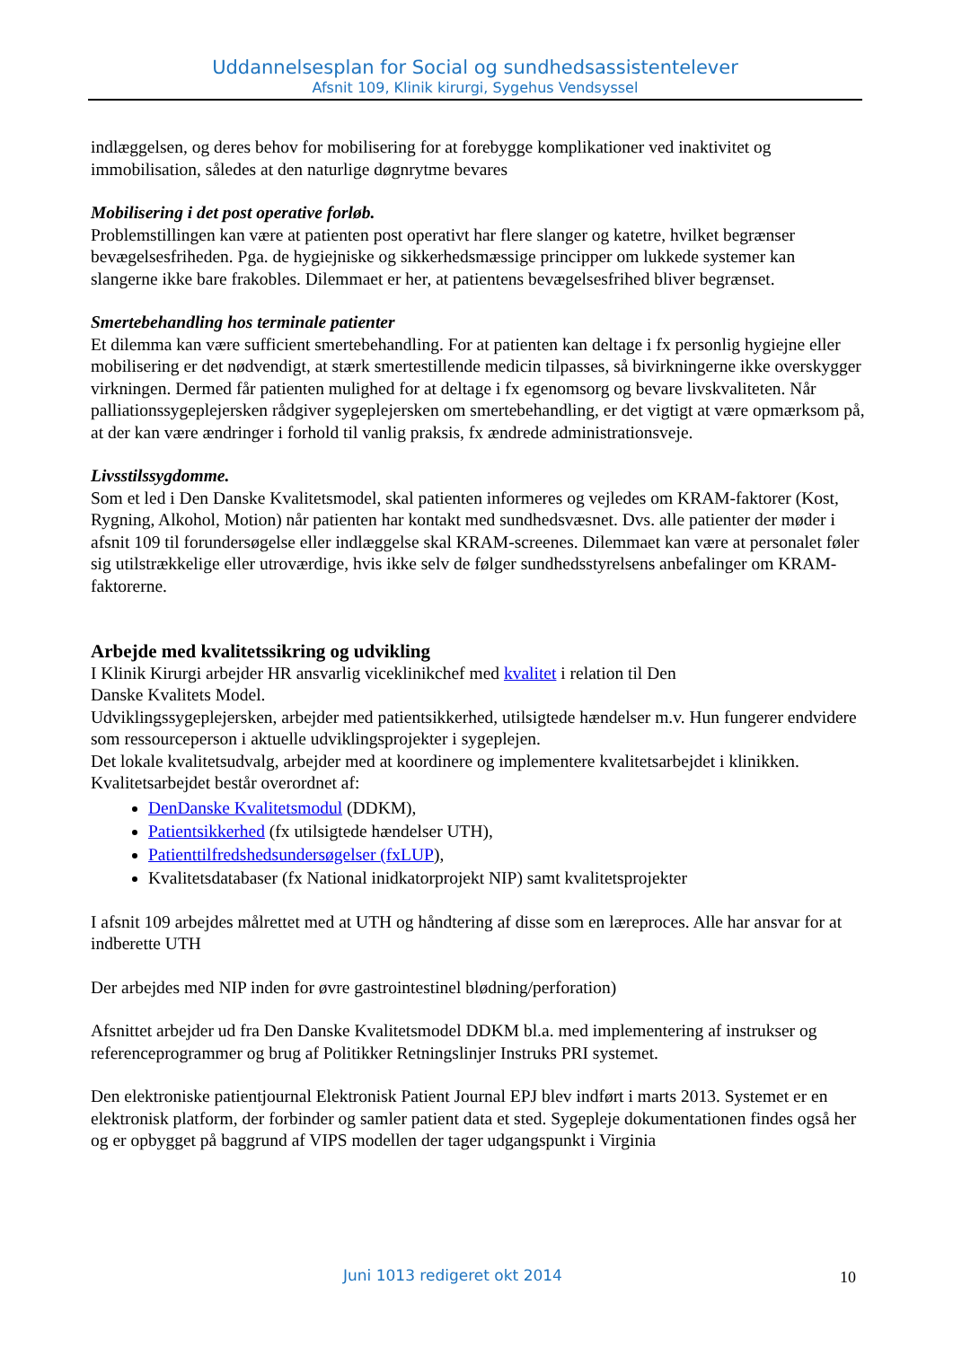Uddannelsesplan for Social og sundhedsassistentelever
Afsnit 109, Klinik kirurgi, Sygehus Vendsyssel
indlæggelsen, og deres behov for mobilisering for at forebygge komplikationer ved inaktivitet og immobilisation, således at den naturlige døgnrytme bevares
Mobilisering i det post operative forløb.
Problemstillingen kan være at patienten post operativt har flere slanger og katetre, hvilket begrænser bevægelsesfriheden. Pga. de hygiejniske og sikkerhedsmæssige principper om lukkede systemer kan slangerne ikke bare frakobles. Dilemmaet er her, at patientens bevægelsesfrihed bliver begrænset.
Smertebehandling hos terminale patienter
Et dilemma kan være sufficient smertebehandling. For at patienten kan deltage i fx personlig hygiejne eller mobilisering er det nødvendigt, at stærk smertestillende medicin tilpasses, så bivirkningerne ikke overskygger virkningen. Dermed får patienten mulighed for at deltage i fx egenomsorg og bevare livskvaliteten. Når palliationssygeplejersken rådgiver sygeplejersken om smertebehandling, er det vigtigt at være opmærksom på, at der kan være ændringer i forhold til vanlig praksis, fx ændrede administrationsveje.
Livsstilssygdomme.
Som et led i Den Danske Kvalitetsmodel, skal patienten informeres og vejledes om KRAM-faktorer (Kost, Rygning, Alkohol, Motion) når patienten har kontakt med sundhedsvæsnet. Dvs. alle patienter der møder i afsnit 109 til forundersøgelse eller indlæggelse skal KRAM-screenes. Dilemmaet kan være at personalet føler sig utilstrækkelige eller utroværdige, hvis ikke selv de følger sundhedsstyrelsens anbefalinger om KRAM-faktorerne.
Arbejde med kvalitetssikring og udvikling
I Klinik Kirurgi arbejder HR ansvarlig viceklinikchef med kvalitet i relation til Den
Danske Kvalitets Model.
Udviklingssygeplejersken, arbejder med patientsikkerhed, utilsigtede hændelser m.v. Hun fungerer endvidere som ressourceperson i aktuelle udviklingsprojekter i sygeplejen.
Det lokale kvalitetsudvalg, arbejder med at koordinere og implementere kvalitetsarbejdet i klinikken. Kvalitetsarbejdet består overordnet af:
DenDanske Kvalitetsmodul (DDKM),
Patientsikkerhed (fx utilsigtede hændelser UTH),
Patienttilfredshedsundersøgelser (fxLUP),
Kvalitetsdatabaser (fx National inidkatorprojekt NIP) samt kvalitetsprojekter
I afsnit 109 arbejdes målrettet med at UTH og håndtering af disse som en læreproces. Alle har ansvar for at indberette UTH
Der arbejdes med NIP inden for øvre gastrointestinel blødning/perforation)
Afsnittet arbejder ud fra Den Danske Kvalitetsmodel DDKM bl.a. med implementering af instrukser og referenceprogrammer og brug af Politikker Retningslinjer Instruks PRI systemet.
Den elektroniske patientjournal Elektronisk Patient Journal EPJ blev indført i marts 2013. Systemet er en elektronisk platform, der forbinder og samler patient data et sted. Sygepleje dokumentationen findes også her og er opbygget på baggrund af VIPS modellen der tager udgangspunkt i Virginia
Juni 1013 redigeret okt 2014 10